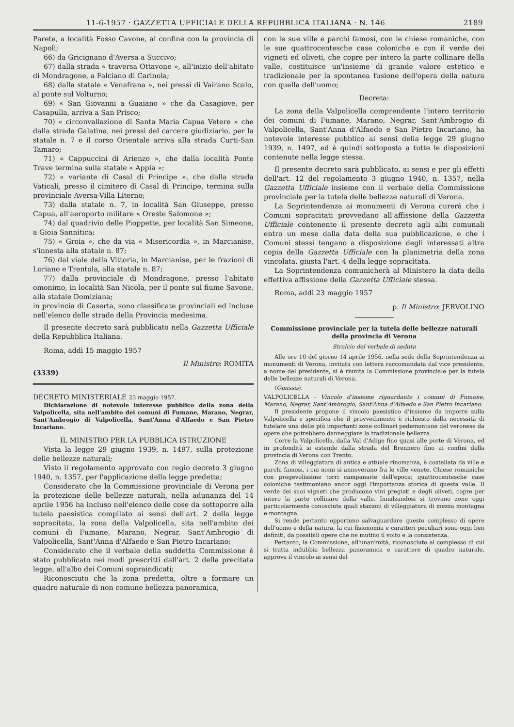11-6-1957 · GAZZETTA UFFICIALE DELLA REPUBBLICA ITALIANA · N. 146 2189
Parete, a località Fosso Cavone, al confine con la provincia di Napoli;
66) da Gricignano d'Aversa a Succivo;
67) dalla strada « traversa Ottavone », all'inizio dell'abitato di Mondragone, a Falciano di Carinola;
68) dalla statale « Venafrana », nei pressi di Vairano Scalo, al ponte sul Volturno;
69) « San Giovanni a Guaiano » che da Casagiove, per Casapulla, arriva a San Prisco;
70) « circonvallazione di Santa Maria Capua Vetere » che dalla strada Galatina, nei pressi del carcere giudiziario, per la statale n. 7 e il corso Orientale arriva alla strada Curti-San Tamaro;
71) « Cappuccini di Arienzo », che dalla località Ponte Trave termina sulla statale « Appia »;
72) « variante di Casal di Principe », che dalla strada Vaticali, presso il cimitero di Casal di Principe, termina sulla provinciale Aversa-Villa Literno;
73) dalla statale n. 7, in località San Giuseppe, presso Capua, all'aeroporto militare « Oreste Salomone »;
74) dal quadrivio delle Pioppette, per località San Simeone, a Gioia Sannitica;
75) « Groia », che da via « Misericordia », in Marcianise, s'innesta alla statale n. 87;
76) dal viale della Vittoria, in Marcianise, per le frazioni di Loriano e Trentola, alla statale n. 87;
77) dalla provinciale di Mondragone, presso l'abitato omonimo, in località San Nicola, per il ponte sul fiume Savone, alla statale Domiziana;
in provincia di Caserta, sono classificate provinciali ed incluse nell'elenco delle strade della Provincia medesima.
Il presente decreto sarà pubblicato nella Gazzetta Ufficiale della Repubblica Italiana.
Roma, addì 15 maggio 1957
Il Ministro: ROMITA
(3339)
DECRETO MINISTERIALE 23 maggio 1957.
Dichiarazione di notevole interesse pubblico della zona della Valpolicella, sita nell'ambito dei comuni di Fumane, Marano, Negrar, Sant'Ambrogio di Valpolicella, Sant'Anna d'Alfaedo e San Pietro Incariano.
IL MINISTRO PER LA PUBBLICA ISTRUZIONE
Vista la legge 29 giugno 1939, n. 1497, sulla protezione delle bellezze naturali;
Visto il regolamento approvato con regio decreto 3 giugno 1940, n. 1357, per l'applicazione della legge predetta;
Considerato che la Commissione provinciale di Verona per la protezione delle bellezze naturali, nella adunanza del 14 aprile 1956 ha incluso nell'elenco delle cose da sottoporre alla tutela paesistica compilato ai sensi dell'art. 2 della legge sopracitata, la zona della Valpolicella, sita nell'ambito dei comuni di Fumane, Marano, Negrar, Sant'Ambrogio di Valpolicella, Sant'Anna d'Alfaedo e San Pietro Incariano;
Considerato che il verbale della suddetta Commissione è stato pubblicato nei modi prescritti dall'art. 2 della precitata legge, all'albo dei Comuni sopraindicati;
Riconosciuto che la zona predetta, oltre a formare un quadro naturale di non comune bellezza panoramica,
con le sue ville e parchi famosi, con le chiese romaniche, con le sue quattrocentesche case coloniche e con il verde dei vigneti ed oliveti, che copre per intero la parte collinare della valle, costituisce un'insieme di grande valore estetico e tradizionale per la spontanea fusione dell'opera della natura con quella dell'uomo;
Decreta:
La zona della Valpolicella comprendente l'intero territorio dei comuni di Fumane, Marano, Negrar, Sant'Ambrogio di Valpolicella, Sant'Anna d'Alfaedo e San Pietro Incariano, ha notevole interesse pubblico ai sensi della legge 29 giugno 1939, n. 1497, ed è quindi sottoposta a tutte le disposizioni contenute nella legge stessa.
Il presente decreto sarà pubblicato, ai sensi e per gli effetti dell'art. 12 del regolamento 3 giugno 1940, n. 1357, nella Gazzetta Ufficiale insieme con il verbale della Commissione provinciale per la tutela delle bellezze naturali di Verona.
La Soprintendenza ai monumenti di Verona curerà che i Comuni sopracitati provvedano all'affissione della Gazzetta Ufficiale contenente il presente decreto agli albi comunali entro un mese dalla data della sua pubblicazione, e che i Comuni stessi tengano a disposizione degli interessati altra copia della Gazzetta Ufficiale con la planimetria della zona vincolata, giusta l'art. 4 della legge sopracitata.
La Soprintendenza comunicherà al Ministero la data della effettiva affissione della Gazzetta Ufficiale stessa.
Roma, addì 23 maggio 1957
p. Il Ministro: JERVOLINO
Commissione provinciale per la tutela delle bellezze naturali della provincia di Verona
Stralcio del verbale di seduta
Alle ore 10 del giorno 14 aprile 1956, nella sede della Soprintendenza ai monumenti di Verona, invitata con lettera raccomandata dal vice presidente, a nome del presidente, si è riunita la Commissione provinciale per la tutela delle bellezze naturali di Verona.
(Omissis).
VALPOLICELLA - Vincolo d'insieme riguardante i comuni di Fumane, Marano, Negrar, Sant'Ambrogio, Sant'Anna d'Alfaedo e San Pietro Incariano.
Il presidente propone il vincolo paesistico d'insieme da imporre sulla Valpolicella e specifica che il provvedimento è richiesto dalla necessità di tutelare una delle più importanti zone collinari pedemontane del veronese da opere che potrebbero danneggiare la tradizionale bellezza.
Corre la Valpolicella, dalla Val d'Adige fino quasi alle porte di Verona, ed in profondità si estende dalla strada del Brennero fino ai confini della provincia di Verona con Trento.
Zona di villeggiatura di antica e attuale rinomanza, è costellata da ville e parchi famosi, i cui nomi si annoverano fra le ville venete. Chiese romaniche con pregevolissime torri campanarie dell'epoca; quattrocentesche case coloniche testimoniano ancor oggi l'importanza storica di questa valle. Il verde dei suoi vigneti che producono vini pregiati e degli oliveti, copre per intero la parte collinare della valle. Innalzandosi si trovano zone oggi particolarmente conosciute quali stazioni di villeggiatura di mezza montagna e montagna.
Si rende pertanto opportuno salvaguardare questo complesso di opere dell'uomo e della natura, la cui fisionomia e caratteri peculiari sono oggi ben definiti, da possibili opere che ne mutino il volto e la consistenza.
Pertanto, la Commissione, all'unanimità, riconosciuto al complesso di cui si tratta indubbia bellezza panoramica e carattere di quadro naturale, approva il vincolo ai sensi del